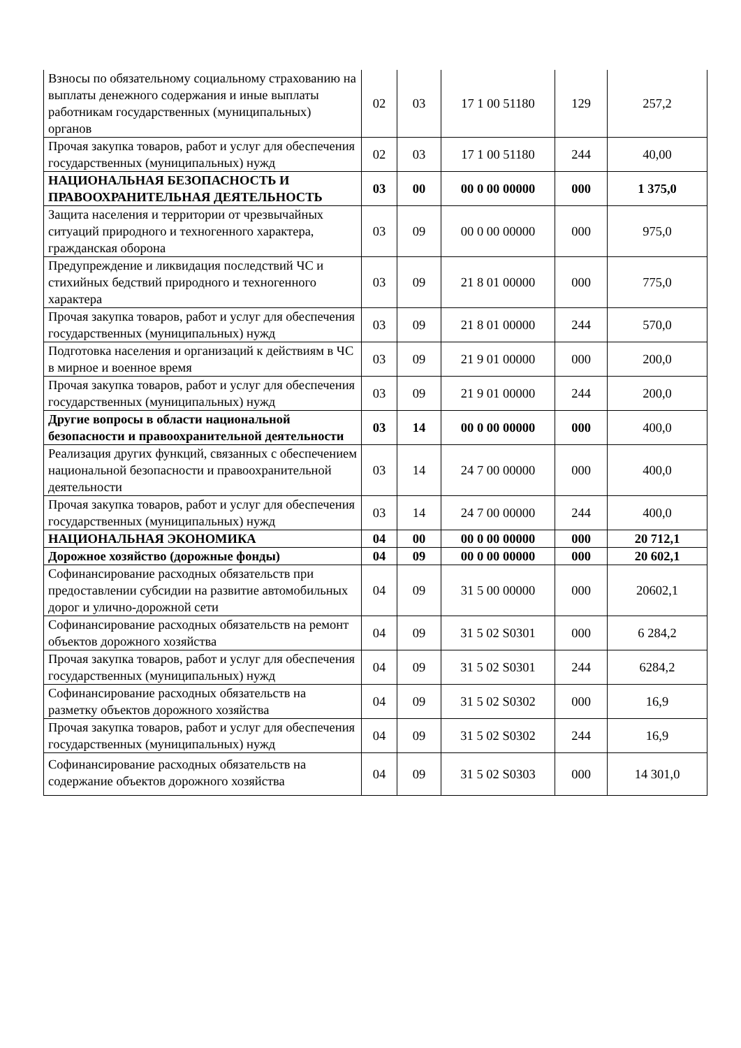| Взносы по обязательному социальному страхованию на выплаты денежного содержания и иные выплаты работникам государственных (муниципальных) органов | 02 | 03 | 17 1 00 51180 | 129 | 257,2 |
| Прочая закупка товаров, работ и услуг для обеспечения государственных (муниципальных) нужд | 02 | 03 | 17 1 00 51180 | 244 | 40,00 |
| НАЦИОНАЛЬНАЯ БЕЗОПАСНОСТЬ И ПРАВООХРАНИТЕЛЬНАЯ ДЕЯТЕЛЬНОСТЬ | 03 | 00 | 00 0 00 00000 | 000 | 1 375,0 |
| Защита населения и территории от чрезвычайных ситуаций природного и техногенного характера, гражданская оборона | 03 | 09 | 00 0 00 00000 | 000 | 975,0 |
| Предупреждение и ликвидация последствий ЧС и стихийных бедствий природного и техногенного характера | 03 | 09 | 21 8 01 00000 | 000 | 775,0 |
| Прочая закупка товаров, работ и услуг для обеспечения государственных (муниципальных) нужд | 03 | 09 | 21 8 01 00000 | 244 | 570,0 |
| Подготовка населения и организаций к действиям в ЧС в мирное и военное время | 03 | 09 | 21 9 01 00000 | 000 | 200,0 |
| Прочая закупка товаров, работ и услуг для обеспечения государственных (муниципальных) нужд | 03 | 09 | 21 9 01 00000 | 244 | 200,0 |
| Другие вопросы в области национальной безопасности и правоохранительной деятельности | 03 | 14 | 00 0 00 00000 | 000 | 400,0 |
| Реализация других функций, связанных с обеспечением национальной безопасности и правоохранительной деятельности | 03 | 14 | 24 7 00 00000 | 000 | 400,0 |
| Прочая закупка товаров, работ и услуг для обеспечения государственных (муниципальных) нужд | 03 | 14 | 24 7 00 00000 | 244 | 400,0 |
| НАЦИОНАЛЬНАЯ ЭКОНОМИКА | 04 | 00 | 00 0 00 00000 | 000 | 20 712,1 |
| Дорожное хозяйство (дорожные фонды) | 04 | 09 | 00 0 00 00000 | 000 | 20 602,1 |
| Софинансирование расходных обязательств при предоставлении субсидии на развитие автомобильных дорог и улично-дорожной сети | 04 | 09 | 31 5 00 00000 | 000 | 20602,1 |
| Софинансирование расходных обязательств на ремонт объектов дорожного хозяйства | 04 | 09 | 31 5 02 S0301 | 000 | 6 284,2 |
| Прочая закупка товаров, работ и услуг для обеспечения государственных (муниципальных) нужд | 04 | 09 | 31 5 02 S0301 | 244 | 6284,2 |
| Софинансирование расходных обязательств на разметку объектов дорожного хозяйства | 04 | 09 | 31 5 02 S0302 | 000 | 16,9 |
| Прочая закупка товаров, работ и услуг для обеспечения государственных (муниципальных) нужд | 04 | 09 | 31 5 02 S0302 | 244 | 16,9 |
| Софинансирование расходных обязательств на содержание объектов дорожного хозяйства | 04 | 09 | 31 5 02 S0303 | 000 | 14 301,0 |